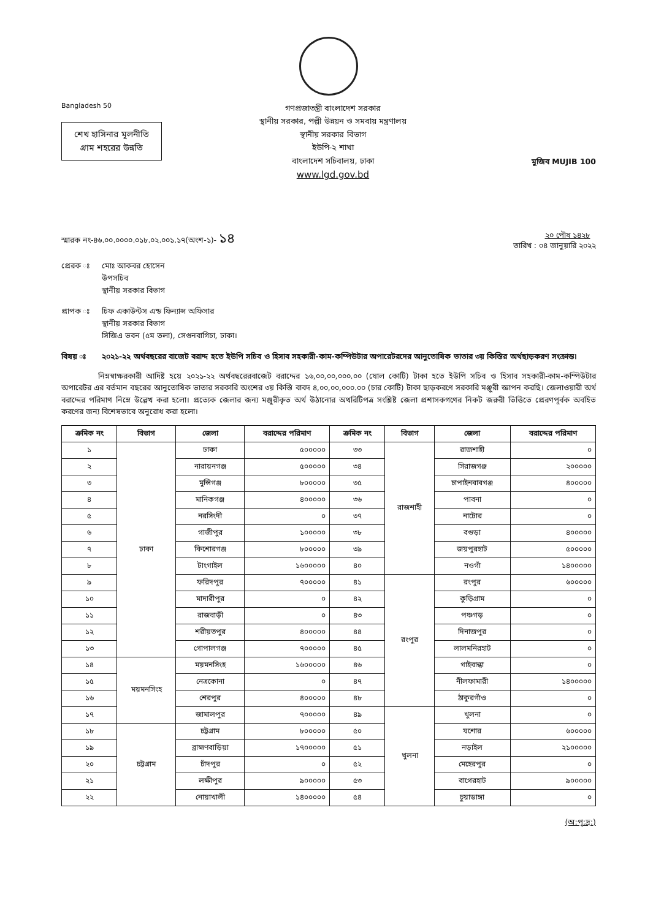Bangladesh 50
শেখ হাসিনার মূলনীতি
গ্রাম শহরের উন্নতি
গণপ্রজাতন্ত্রী বাংলাদেশ সরকার
স্থানীয় সরকার, পল্লী উন্নয়ন ও সমবায় মন্ত্রণালয়
স্থানীয় সরকার বিভাগ
ইউপি-২ শাখা
বাংলাদেশ সচিবালয়, ঢাকা
www.lgd.gov.bd
মুজিব MUJIB 100
স্মারক নং-৪৬.০০.০০০০.০১৮.০২.০০১.১৭(অংশ-১)- ১৪
তারিখ : ২০ পৌষ ১৪২৮
০৪ জানুয়ারি ২০২২
প্রেরক ঃ মোঃ আকবর হোসেন
উপসচিব
স্থানীয় সরকার বিভাগ
প্রাপক ঃ চিফ একাউন্টস এন্ড ফিন্যান্স অফিসার
স্থানীয় সরকার বিভাগ
সিজিএ ভবন (৫ম তলা), সেগুনবাগিচা, ঢাকা।
বিষয় ঃ ২০২১-২২ অর্থবছরের বাজেট বরাদ্দ হতে ইউপি সচিব ও হিসাব সহকারী-কাম-কম্পিউটার অপারেটরদের আনুতোষিক ভাতার ৩য় কিস্তির অর্থছাড়করণ সংক্রান্ত।
নিম্নস্বাক্ষরকারী আদিষ্ট হয়ে ২০২১-২২ অর্থবছরেরবাজেট বরাদ্দের ১৬,০০,০০,০০০.০০ (ষোল কোটি) টাকা হতে ইউপি সচিব ও হিসাব সহকারী-কাম-কম্পিউটার অপারেটর এর বর্তমান বছরের আনুতোষিক ভাতার সরকারি অংশের ৩য় কিস্তি বাবদ ৪,০০,০০,০০০.০০ (চার কোটি) টাকা ছাড়করণে সরকারি মঞ্জুরী জ্ঞাপন করছি। জেলাওয়ারী অর্থ বরাদ্দের পরিমাণ নিম্নে উল্লেখ করা হলো। প্রত্যেক জেলার জন্য মঞ্জুরীকৃত অর্থ উঠানোর অথরিটিপত্র সংশ্লিষ্ট জেলা প্রশাসকগণের নিকট জরুরী ভিত্তিতে প্রেরণপূর্বক অবহিত করণের জন্য বিশেষভাবে অনুরোধ করা হলো।
| ক্রমিক নং | বিভাগ | জেলা | বরাদ্দের পরিমাণ | ক্রমিক নং | বিভাগ | জেলা | বরাদ্দের পরিমাণ |
| --- | --- | --- | --- | --- | --- | --- | --- |
| ১ | ঢাকা | ঢাকা | ৫০০০০০ | ৩৩ | রাজশাহী | রাজশাহী | ০ |
| ২ | | নারায়নগঞ্জ | ৫০০০০০ | ৩৪ | | সিরাজগঞ্জ | ২০০০০০ |
| ৩ | | মুন্সিগঞ্জ | ৮০০০০০ | ৩৫ | | চাপাইনবাবগঞ্জ | ৪০০০০০ |
| ৪ | | মানিকগঞ্জ | ৪০০০০০ | ৩৬ | | পাবনা | ০ |
| ৫ | | নরসিংদী | ০ | ৩৭ | | নাটোর | ০ |
| ৬ | | গাজীপুর | ১০০০০০ | ৩৮ | | বগুড়া | ৪০০০০০ |
| ৭ | | কিশোরগঞ্জ | ৮০০০০০ | ৩৯ | | জয়পুরহাট | ৫০০০০০ |
| ৮ | | টাংগাইল | ১৬০০০০০ | ৪০ | | নওগাঁ | ১৪০০০০০ |
| ৯ | | ফরিদপুর | ৭০০০০০ | ৪১ | রংপুর | রংপুর | ৬০০০০০ |
| ১০ | | মাদারীপুর | ০ | ৪২ | | কুড়িগ্রাম | ০ |
| ১১ | | রাজবাড়ী | ০ | ৪৩ | | পঞ্চগড় | ০ |
| ১২ | | শরীয়তপুর | ৪০০০০০ | ৪৪ | | দিনাজপুর | ০ |
| ১৩ | | গোপালগঞ্জ | ৭০০০০০ | ৪৫ | | লালমনিরহাট | ০ |
| ১৪ | ময়মনসিংহ | ময়মনসিংহ | ১৬০০০০০ | ৪৬ | | গাইবান্ধা | ০ |
| ১৫ | | নেত্রকোনা | ০ | ৪৭ | | নীলফামারী | ১৪০০০০০ |
| ১৬ | | শেরপুর | ৪০০০০০ | ৪৮ | | ঠাকুরগাঁও | ০ |
| ১৭ | | জামালপুর | ৭০০০০০ | ৪৯ | খুলনা | খুলনা | ০ |
| ১৮ | চট্টগ্রাম | চট্টগ্রাম | ৮০০০০০ | ৫০ | | যশোর | ৬০০০০০ |
| ১৯ | | ব্রাহ্মণবাড়িয়া | ১৭০০০০০ | ৫১ | | নড়াইল | ২১০০০০০ |
| ২০ | | চাঁদপুর | ০ | ৫২ | | মেহেরপুর | ০ |
| ২১ | | লক্ষীপুর | ৯০০০০০ | ৫৩ | | বাগেরহাট | ৯০০০০০ |
| ২২ | | নোয়াখালী | ১৪০০০০০ | ৫৪ | | চুয়াডাঙ্গা | ০ |
(অ:পৃ:দ্র:)